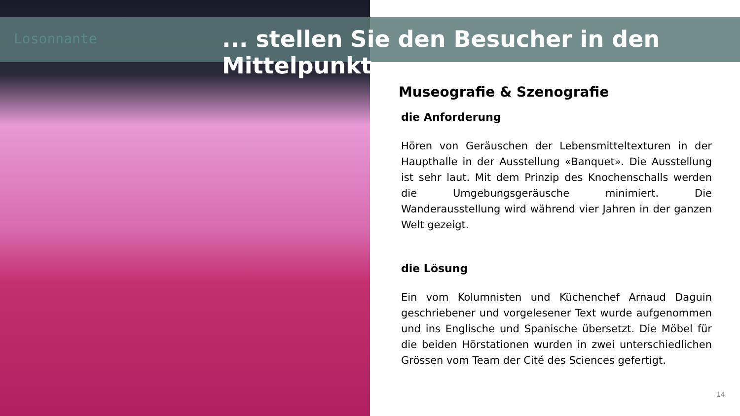Losonnante
... stellen Sie den Besucher in den Mittelpunkt
Museografie & Szenografie
die Anforderung
Hören von Geräuschen der Lebensmitteltexturen in der Haupthalle in der Ausstellung «Banquet». Die Ausstellung ist sehr laut. Mit dem Prinzip des Knochenschalls werden die Umgebungsgeräusche minimiert. Die Wanderausstellung wird während vier Jahren in der ganzen Welt gezeigt.
die Lösung
Ein vom Kolumnisten und Küchenchef Arnaud Daguin geschriebener und vorgelesener Text wurde aufgenommen und ins Englische und Spanische übersetzt. Die Möbel für die beiden Hörstationen wurden in zwei unterschiedlichen Grössen vom Team der Cité des Sciences gefertigt.
14